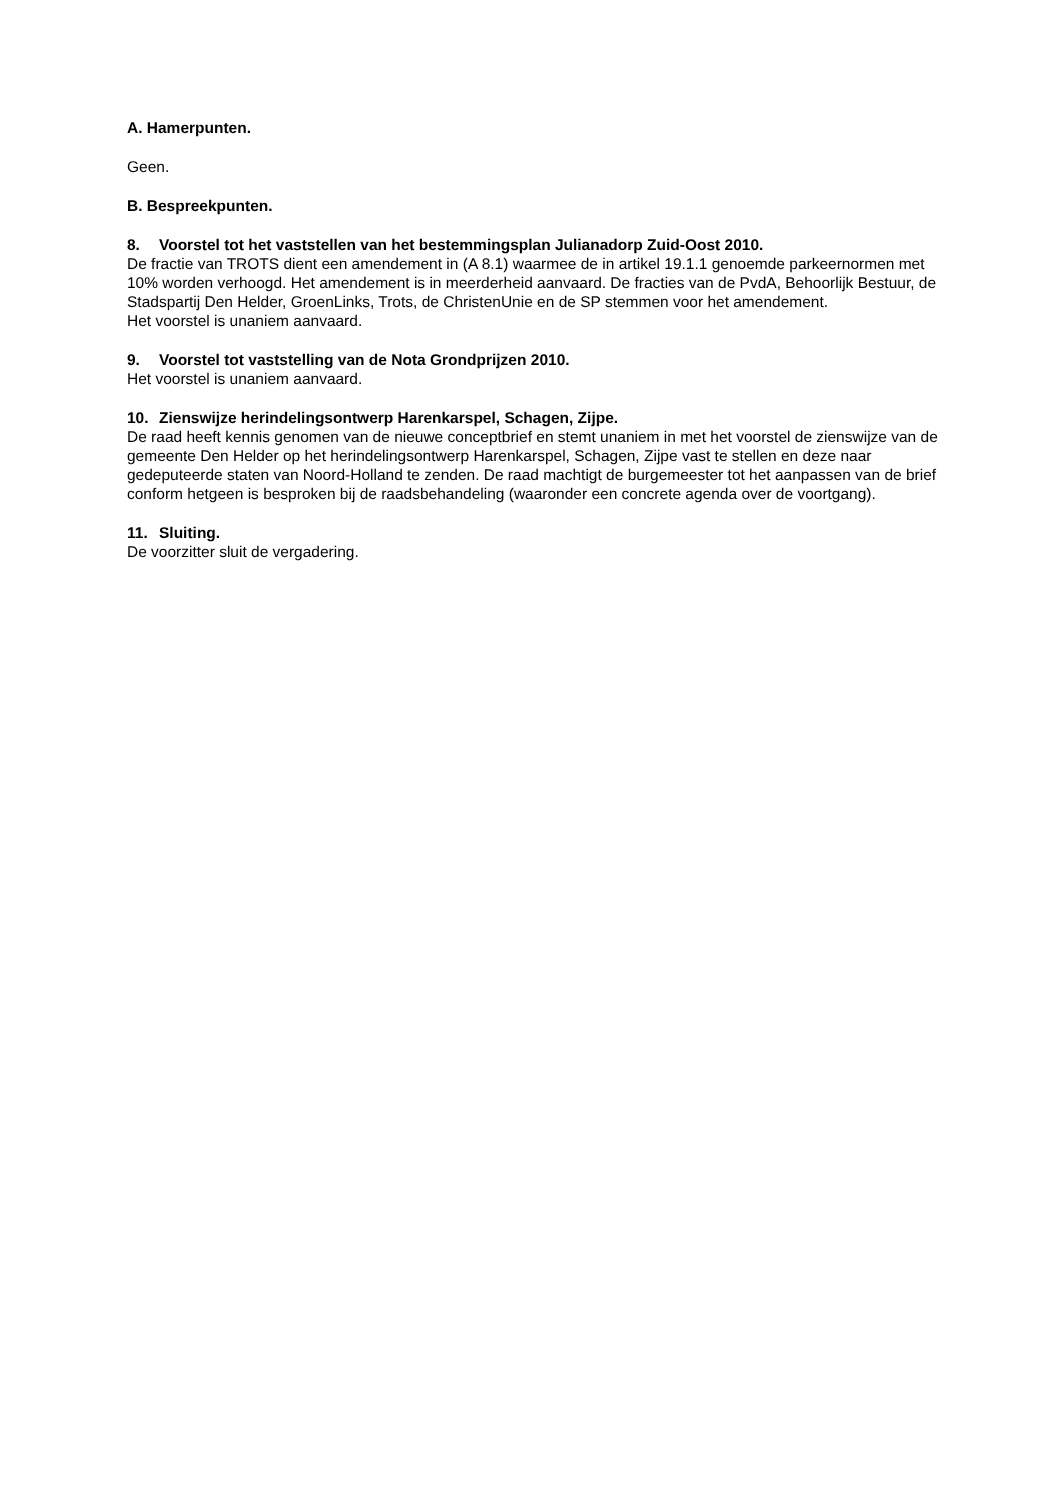A. Hamerpunten.
Geen.
B. Bespreekpunten.
8. Voorstel tot het vaststellen van het bestemmingsplan Julianadorp Zuid-Oost 2010.
De fractie van TROTS dient een amendement in (A 8.1) waarmee de in artikel 19.1.1 genoemde parkeernormen met 10% worden verhoogd. Het amendement is in meerderheid aanvaard. De fracties van de PvdA, Behoorlijk Bestuur, de Stadspartij Den Helder, GroenLinks, Trots, de ChristenUnie en de SP stemmen voor het amendement.
Het voorstel is unaniem aanvaard.
9. Voorstel tot vaststelling van de Nota Grondprijzen 2010.
Het voorstel is unaniem aanvaard.
10. Zienswijze herindelingsontwerp Harenkarspel, Schagen, Zijpe.
De raad heeft kennis genomen van de nieuwe conceptbrief en stemt unaniem in met het voorstel de zienswijze van de gemeente Den Helder op het herindelingsontwerp Harenkarspel, Schagen, Zijpe vast te stellen en deze naar gedeputeerde staten van Noord-Holland te zenden. De raad machtigt de burgemeester tot het aanpassen van de brief conform hetgeen is besproken bij de raadsbehandeling (waaronder een concrete agenda over de voortgang).
11. Sluiting.
De voorzitter sluit de vergadering.